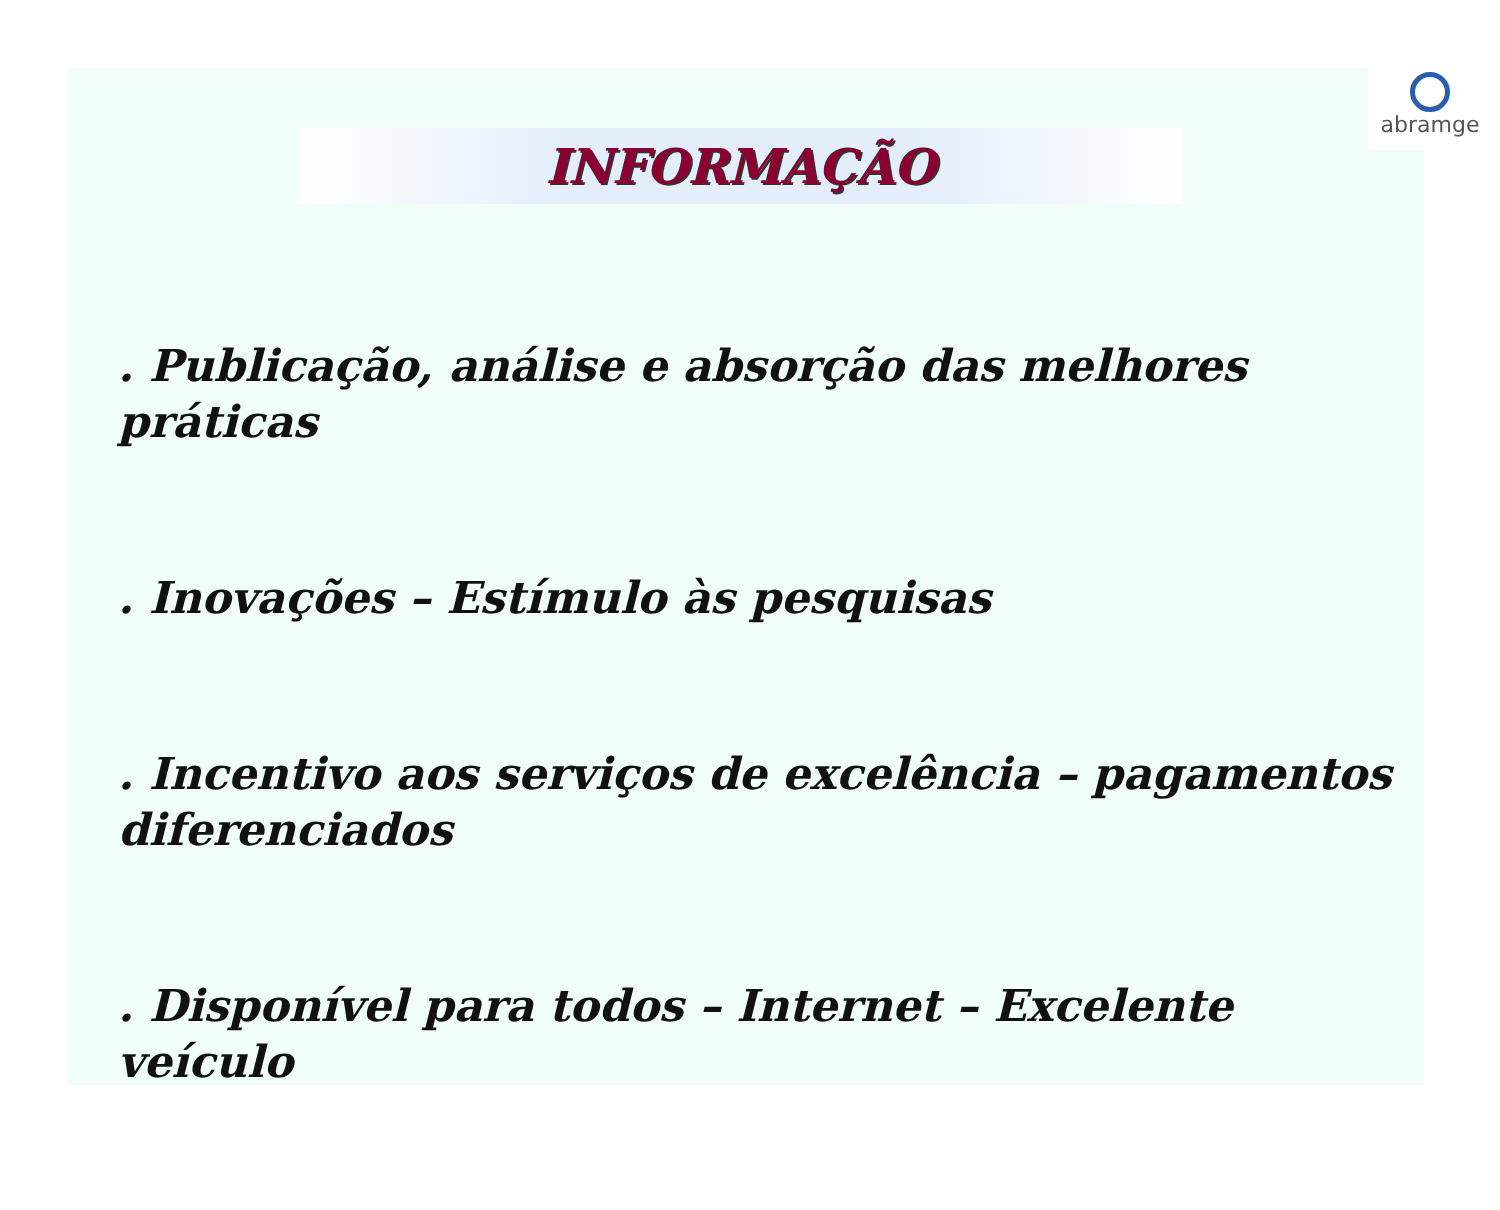abramge
INFORMAÇÃO
. Publicação, análise e absorção das melhores práticas
. Inovações – Estímulo às pesquisas
. Incentivo aos serviços de excelência – pagamentos diferenciados
. Disponível para todos – Internet – Excelente veículo